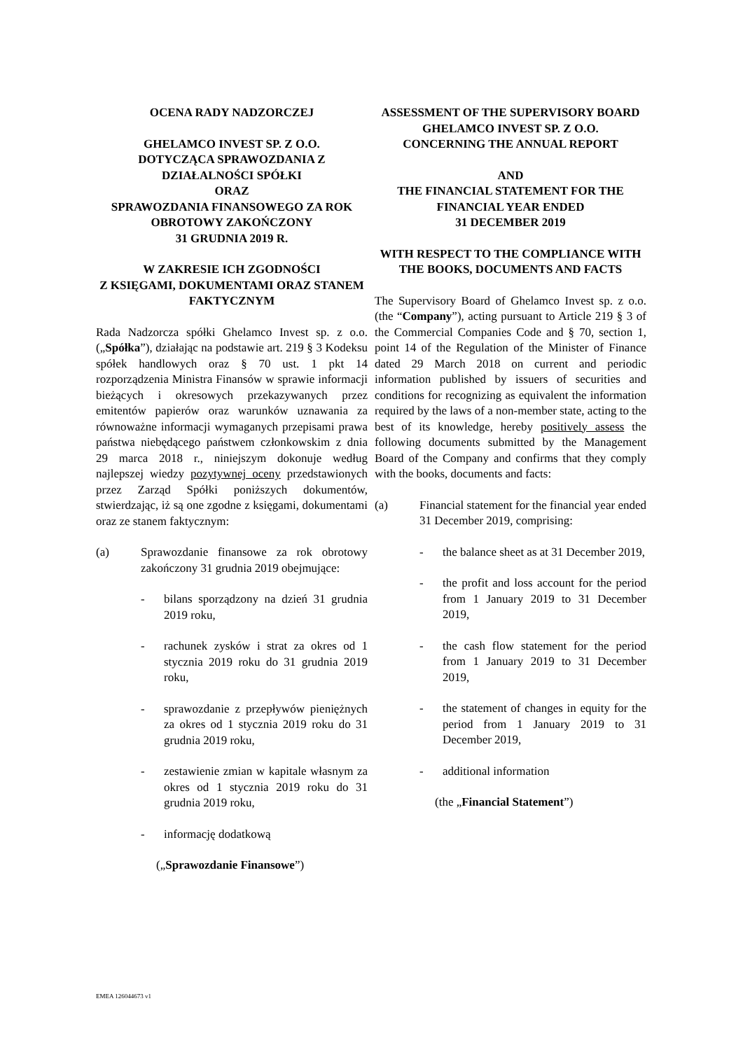OCENA RADY NADZORCZEJ
GHELAMCO INVEST SP. Z O.O.
DOTYCZĄCA SPRAWOZDANIA Z DZIAŁALNOŚCI SPÓŁKI
ORAZ
SPRAWOZDANIA FINANSOWEGO ZA ROK OBROTOWY ZAKOŃCZONY
31 GRUDNIA 2019 R.
W ZAKRESIE ICH ZGODNOŚCI
Z KSIĘGAMI, DOKUMENTAMI ORAZ STANEM FAKTYCZNYM
Rada Nadzorcza spółki Ghelamco Invest sp. z o.o. („Spółka”), działając na podstawie art. 219 § 3 Kodeksu spółek handlowych oraz § 70 ust. 1 pkt 14 rozporządzenia Ministra Finansów w sprawie informacji bieżących i okresowych przekazywanych przez emitentów papierów oraz warunków uznawania za równoważne informacji wymaganych przepisami prawa państwa niebędącego państwem członkowskim z dnia 29 marca 2018 r., niniejszym dokonuje według najlepszej wiedzy pozytywnej oceny przedstawionych przez Zarząd Spółki poniższych dokumentów, stwierdzając, iż są one zgodne z księgami, dokumentami oraz ze stanem faktycznym:
(a) Sprawozdanie finansowe za rok obrotowy zakończony 31 grudnia 2019 obejmujące:
- bilans sporządzony na dzień 31 grudnia 2019 roku,
- rachunek zysków i strat za okres od 1 stycznia 2019 roku do 31 grudnia 2019 roku,
- sprawozdanie z przepływów pieniężnych za okres od 1 stycznia 2019 roku do 31 grudnia 2019 roku,
- zestawienie zmian w kapitale własnym za okres od 1 stycznia 2019 roku do 31 grudnia 2019 roku,
- informację dodatkową
(„Sprawozdanie Finansowe”)
ASSESSMENT OF THE SUPERVISORY BOARD
GHELAMCO INVEST SP. Z O.O.
CONCERNING THE ANNUAL REPORT
AND
THE FINANCIAL STATEMENT FOR THE FINANCIAL YEAR ENDED
31 DECEMBER 2019
WITH RESPECT TO THE COMPLIANCE WITH THE BOOKS, DOCUMENTS AND FACTS
The Supervisory Board of Ghelamco Invest sp. z o.o. (the “Company”), acting pursuant to Article 219 § 3 of the Commercial Companies Code and § 70, section 1, point 14 of the Regulation of the Minister of Finance dated 29 March 2018 on current and periodic information published by issuers of securities and conditions for recognizing as equivalent the information required by the laws of a non-member state, acting to the best of its knowledge, hereby positively assess the following documents submitted by the Management Board of the Company and confirms that they comply with the books, documents and facts:
(a) Financial statement for the financial year ended 31 December 2019, comprising:
- the balance sheet as at 31 December 2019,
- the profit and loss account for the period from 1 January 2019 to 31 December 2019,
- the cash flow statement for the period from 1 January 2019 to 31 December 2019,
- the statement of changes in equity for the period from 1 January 2019 to 31 December 2019,
- additional information
(the „Financial Statement”)
EMEA 126044673 v1